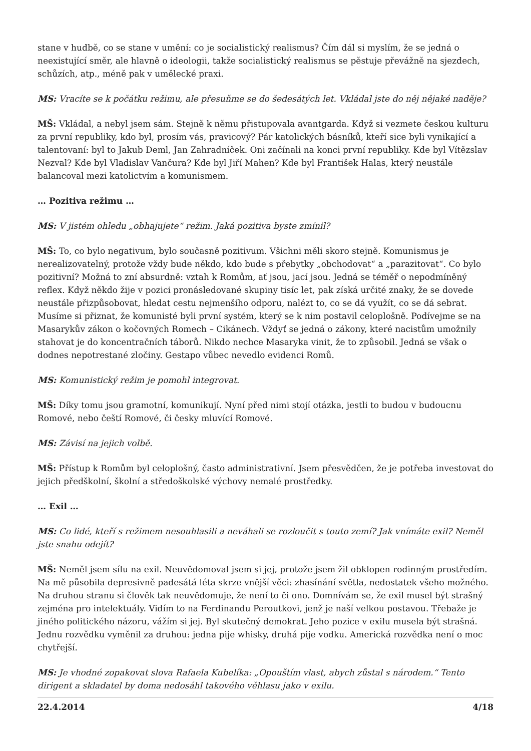stane v hudbě, co se stane v umění: co je socialistický realismus? Čím dál si myslím, že se jedná o neexistující směr, ale hlavně o ideologii, takže socialistický realismus se pěstuje převážně na sjezdech, schůzích, atp., méně pak v umělecké praxi.
MS: Vracíte se k počátku režimu, ale přesuňme se do šedesátých let. Vkládal jste do něj nějaké naděje?
MŠ: Vkládal, a nebyl jsem sám. Stejně k němu přistupovala avantgarda. Když si vezmete českou kulturu za první republiky, kdo byl, prosím vás, pravicový? Pár katolických básníků, kteří sice byli vynikající a talentovaní: byl to Jakub Deml, Jan Zahradníček. Oni začínali na konci první republiky. Kde byl Vítězslav Nezval? Kde byl Vladislav Vančura? Kde byl Jiří Mahen? Kde byl František Halas, který neustále balancoval mezi katolictvím a komunismem.
… Pozitiva režimu …
MS: V jistém ohledu „obhajujete“ režim. Jaká pozitiva byste zmínil?
MŠ: To, co bylo negativum, bylo současně pozitivum. Všichni měli skoro stejně. Komunismus je nerealizovatelný, protože vždy bude někdo, kdo bude s přebytky „obchodovat“ a „parazitovat“. Co bylo pozitivní? Možná to zní absurdně: vztah k Romům, ať jsou, jací jsou. Jedná se téměř o nepodmíněný reflex. Když někdo žije v pozici pronásledované skupiny tisíc let, pak získá určité znaky, že se dovede neustále přizpůsobovat, hledat cestu nejmenšího odporu, nalézt to, co se dá využít, co se dá sebrat. Musíme si přiznat, že komunisté byli první systém, který se k nim postavil celoplošně. Podívejme se na Masarykův zákon o kočovných Romech – Cikánech. Vždyť se jedná o zákony, které nacistům umožnily stahovat je do koncentračních táborů. Nikdo nechce Masaryka vinit, že to způsobil. Jedná se však o dodnes nepotrestané zločiny. Gestapo vůbec nevedlo evidenci Romů.
MS: Komunistický režim je pomohl integrovat.
MŠ: Díky tomu jsou gramotní, komunikují. Nyní před nimi stojí otázka, jestli to budou v budoucnu Romové, nebo čeští Romové, či česky mluvící Romové.
MS: Závisí na jejich volbě.
MŠ: Přístup k Romům byl celoplošný, často administrativní. Jsem přesvědčen, že je potřeba investovat do jejich předškolní, školní a středoškolské výchovy nemalé prostředky.
… Exil …
MS: Co lidé, kteří s režimem nesouhlasili a neváhali se rozloučit s touto zemí? Jak vnímáte exil? Neměl jste snahu odejít?
MŠ: Neměl jsem sílu na exil. Neuvědomoval jsem si jej, protože jsem žil obklopen rodinným prostředím. Na mě působila depresivně padesátá léta skrze vnější věci: zhasínání světla, nedostatek všeho možného. Na druhou stranu si člověk tak neuvědomuje, že není to či ono. Domnívám se, že exil musel být strašný zejména pro intelektuály. Vidím to na Ferdinandu Peroutkovi, jenž je naší velkou postavou. Třebaže je jiného politického názoru, vážím si jej. Byl skutečný demokrat. Jeho pozice v exilu musela být strašná. Jednu rozvědku vyměnil za druhou: jedna pije whisky, druhá pije vodku. Americká rozvědka není o moc chytřejší.
MS: Je vhodné zopakovat slova Rafaela Kubelíka: „Opouštím vlast, abych zůstal s národem.“ Tento dirigent a skladatel by doma nedosáhl takového věhlasu jako v exilu.
22.4.2014 4/18